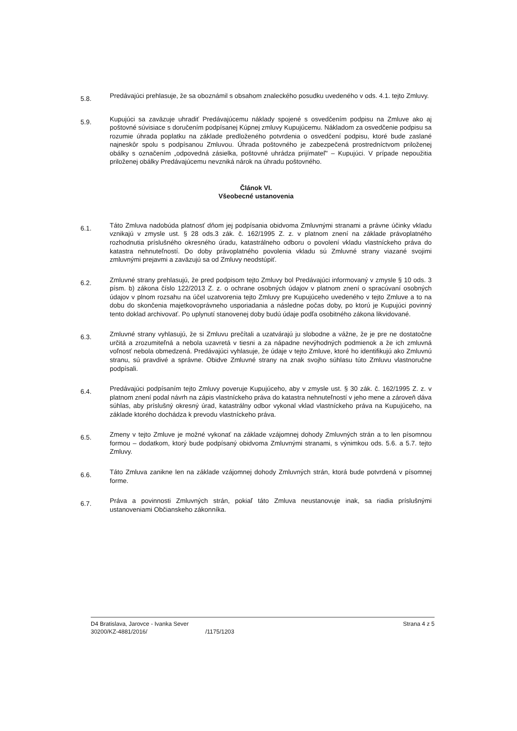5.8.
Predávajúci prehlasuje, že sa oboznámil s obsahom znaleckého posudku uvedeného v ods. 4.1. tejto Zmluvy.
5.9.
Kupujúci sa zaväzuje uhradiť Predávajúcemu náklady spojené s osvedčením podpisu na Zmluve ako aj poštovné súvisiace s doručením podpísanej Kúpnej zmluvy Kupujúcemu. Nákladom za osvedčenie podpisu sa rozumie úhrada poplatku na základe predloženého potvrdenia o osvedčení podpisu, ktoré bude zaslané najneskôr spolu s podpísanou Zmluvou. Úhrada poštovného je zabezpečená prostredníctvom priloženej obálky s označením „odpovedná zásielka, poštovné uhrádza prijímateľ" – Kupujúci. V prípade nepoužitia priloženej obálky Predávajúcemu nevzniká nárok na úhradu poštovného.
Článok VI.
Všeobecné ustanovenia
6.1.
Táto Zmluva nadobúda platnosť dňom jej podpísania obidvoma Zmluvnými stranami a právne účinky vkladu vznikajú v zmysle ust. § 28 ods.3 zák. č. 162/1995 Z. z. v platnom znení na základe právoplatného rozhodnutia príslušného okresného úradu, katastrálneho odboru o povolení vkladu vlastníckeho práva do katastra nehnuteľností. Do doby právoplatného povolenia vkladu sú Zmluvné strany viazané svojimi zmluvnými prejavmi a zaväzujú sa od Zmluvy neodstúpiť.
6.2.
Zmluvné strany prehlasujú, že pred podpisom tejto Zmluvy bol Predávajúci informovaný v zmysle § 10 ods. 3 písm. b) zákona číslo 122/2013 Z. z. o ochrane osobných údajov v platnom znení o spracúvaní osobných údajov v plnom rozsahu na účel uzatvorenia tejto Zmluvy pre Kupujúceho uvedeného v tejto Zmluve a to na dobu do skončenia majetkovoprávneho usporiadania a následne počas doby, po ktorú je Kupujúci povinný tento doklad archivovať. Po uplynutí stanovenej doby budú údaje podľa osobitného zákona likvidované.
6.3.
Zmluvné strany vyhlasujú, že si Zmluvu prečítali a uzatvárajú ju slobodne a vážne, že je pre ne dostatočne určitá a zrozumiteľná a nebola uzavretá v tiesni a za nápadne nevýhodných podmienok a že ich zmluvná voľnosť nebola obmedzená. Predávajúci vyhlasuje, že údaje v tejto Zmluve, ktoré ho identifikujú ako Zmluvnú stranu, sú pravdivé a správne. Obidve Zmluvné strany na znak svojho súhlasu túto Zmluvu vlastnoručne podpísali.
6.4.
Predávajúci podpísaním tejto Zmluvy poveruje Kupujúceho, aby v zmysle ust. § 30 zák. č. 162/1995 Z. z. v platnom znení podal návrh na zápis vlastníckeho práva do katastra nehnuteľností v jeho mene a zároveň dáva súhlas, aby príslušný okresný úrad, katastrálny odbor vykonal vklad vlastníckeho práva na Kupujúceho, na základe ktorého dochádza k prevodu vlastníckeho práva.
6.5.
Zmeny v tejto Zmluve je možné vykonať na základe vzájomnej dohody Zmluvných strán a to len písomnou formou – dodatkom, ktorý bude podpísaný obidvoma Zmluvnými stranami, s výnimkou ods. 5.6. a 5.7. tejto Zmluvy.
6.6.
Táto Zmluva zanikne len na základe vzájomnej dohody Zmluvných strán, ktorá bude potvrdená v písomnej forme.
6.7.
Práva a povinnosti Zmluvných strán, pokiaľ táto Zmluva neustanovuje inak, sa riadia príslušnými ustanoveniami Občianskeho zákonníka.
D4 Bratislava, Jarovce - Ivanka Sever
30200/KZ-4881/2016/
/1175/1203 Strana 4 z 5